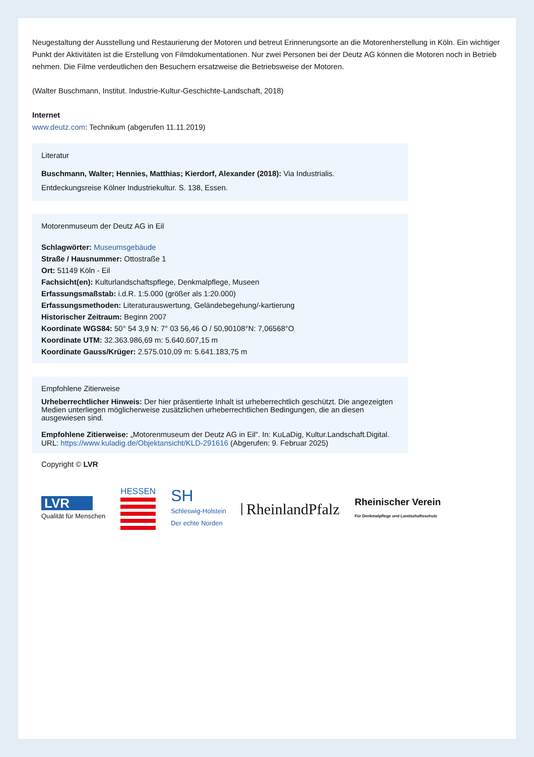Neugestaltung der Ausstellung und Restaurierung der Motoren und betreut Erinnerungsorte an die Motorenherstellung in Köln. Ein wichtiger Punkt der Aktivitäten ist die Erstellung von Filmdokumentationen. Nur zwei Personen bei der Deutz AG können die Motoren noch in Betrieb nehmen. Die Filme verdeutlichen den Besuchern ersatzweise die Betriebsweise der Motoren.
(Walter Buschmann, Institut. Industrie-Kultur-Geschichte-Landschaft, 2018)
Internet
www.deutz.com: Technikum (abgerufen 11.11.2019)
Literatur
Buschmann, Walter; Hennies, Matthias; Kierdorf, Alexander (2018): Via Industrialis.
Entdeckungsreise Kölner Industriekultur. S. 138, Essen.
Motorenmuseum der Deutz AG in Eil
Schlagwörter: Museumsgebäude
Straße / Hausnummer: Ottostraße 1
Ort: 51149 Köln - Eil
Fachsicht(en): Kulturlandschaftspflege, Denkmalpflege, Museen
Erfassungsmaßstab: i.d.R. 1:5.000 (größer als 1:20.000)
Erfassungsmethoden: Literaturauswertung, Geländebegehung/-kartierung
Historischer Zeitraum: Beginn 2007
Koordinate WGS84: 50° 54 3,9 N: 7° 03 56,46 O / 50,90108°N: 7,06568°O
Koordinate UTM: 32.363.986,69 m: 5.640.607,15 m
Koordinate Gauss/Krüger: 2.575.010,09 m: 5.641.183,75 m
Empfohlene Zitierweise
Urheberrechtlicher Hinweis: Der hier präsentierte Inhalt ist urheberrechtlich geschützt. Die angezeigten Medien unterliegen möglicherweise zusätzlichen urheberrechtlichen Bedingungen, die an diesen ausgewiesen sind.
Empfohlene Zitierweise: „Motorenmuseum der Deutz AG in Eil“. In: KuLaDig, Kultur.Landschaft.Digital. URL: https://www.kuladig.de/Objektansicht/KLD-291616 (Abgerufen: 9. Februar 2025)
Copyright © LVR
LVR
Qualität für Menschen
HESSEN
SH
Schleswig-Holstein
Der echte Norden
RheinlandPfalz
Rheinischer Verein
Für Denkmalpflege und Landschaftsschutz